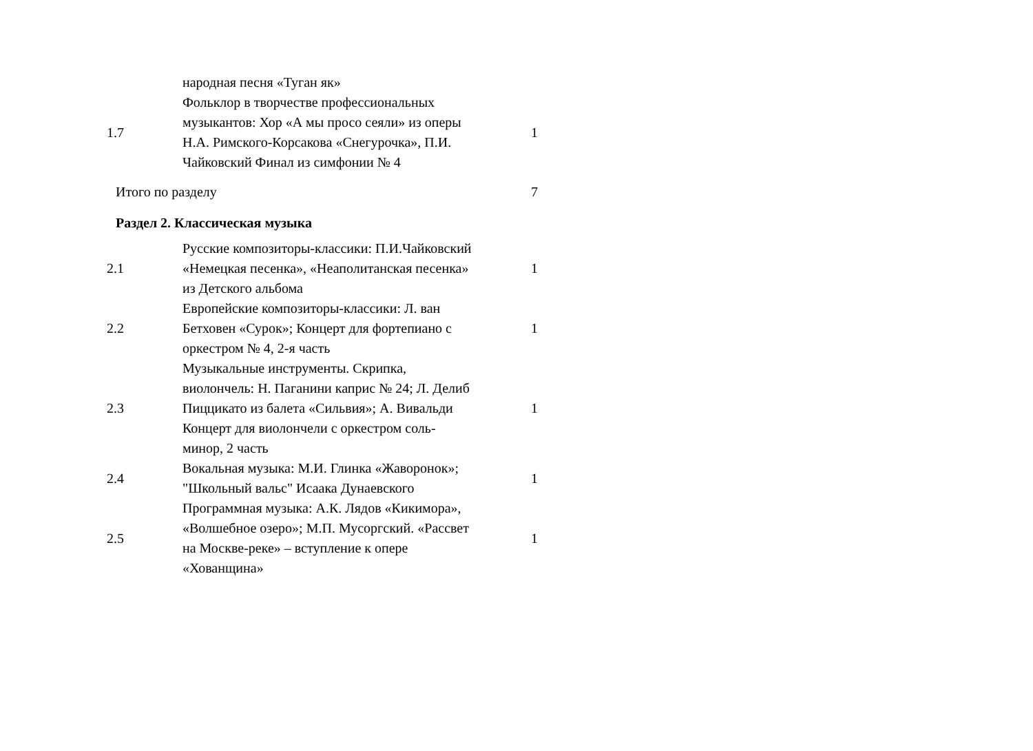| | народная песня «Туган як» | |
| 1.7 | Фольклор в творчестве профессиональных музыкантов: Хор «А мы просо сеяли» из оперы Н.А. Римского-Корсакова «Снегурочка», П.И. Чайковский Финал из симфонии № 4 | 1 |
| Итого по разделу | | 7 |
| Раздел 2. Классическая музыка | | |
| 2.1 | Русские композиторы-классики: П.И.Чайковский «Немецкая песенка», «Неаполитанская песенка» из Детского альбома | 1 |
| 2.2 | Европейские композиторы-классики: Л. ван Бетховен «Сурок»; Концерт для фортепиано с оркестром № 4, 2-я часть | 1 |
| 2.3 | Музыкальные инструменты. Скрипка, виолончель: Н. Паганини каприс № 24; Л. Делиб Пиццикато из балета «Сильвия»; А. Вивальди Концерт для виолончели с оркестром соль-минор, 2 часть | 1 |
| 2.4 | Вокальная музыка: М.И. Глинка «Жаворонок»; "Школьный вальс" Исаака Дунаевского | 1 |
| 2.5 | Программная музыка: А.К. Лядов «Кикимора», «Волшебное озеро»; М.П. Мусоргский. «Рассвет на Москве-реке» – вступление к опере «Хованщина» | 1 |